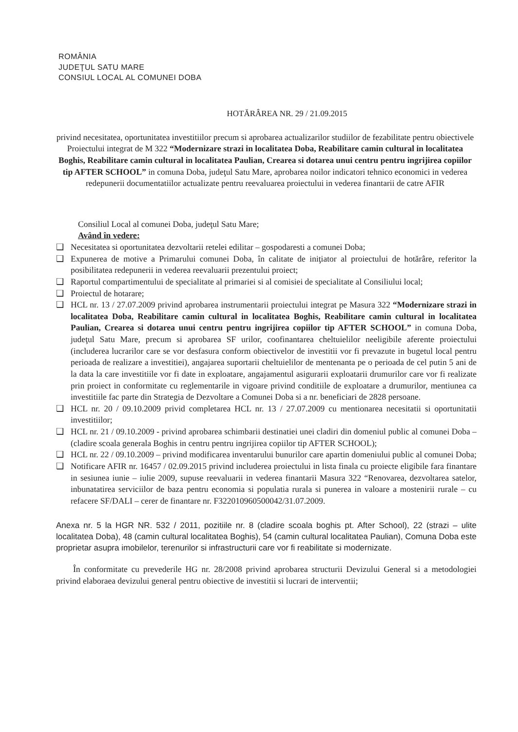ROMÂNIA
JUDEŢUL SATU MARE
CONSIUL LOCAL AL COMUNEI DOBA
HOTĂRÂREA NR. 29 / 21.09.2015
privind necesitatea, oportunitatea investitiilor precum si aprobarea actualizarilor studiilor de fezabilitate pentru obiectivele Proiectului integrat de M 322 “Modernizare strazi in localitatea Doba, Reabilitare camin cultural in localitatea Boghis, Reabilitare camin cultural in localitatea Paulian, Crearea si dotarea unui centru pentru ingrijirea copiilor tip AFTER SCHOOL” in comuna Doba, judeţul Satu Mare, aprobarea noilor indicatori tehnico economici in vederea redepunerii documentatiilor actualizate pentru reevaluarea proiectului in vederea finantarii de catre AFIR
Consiliul Local al comunei Doba, judeţul Satu Mare;
Având în vedere:
❑ Necesitatea si oportunitatea dezvoltarii retelei edilitar – gospodaresti a comunei Doba;
❑ Expunerea de motive a Primarului comunei Doba, în calitate de iniţiator al proiectului de hotărâre, referitor la posibilitatea redepunerii in vederea reevaluarii prezentului proiect;
❑ Raportul compartimentului de specialitate al primariei si al comisiei de specialitate al Consiliului local;
❑ Proiectul de hotarare;
❑ HCL nr. 13 / 27.07.2009 privind aprobarea instrumentarii proiectului integrat pe Masura 322 “Modernizare strazi in localitatea Doba, Reabilitare camin cultural in localitatea Boghis, Reabilitare camin cultural in localitatea Paulian, Crearea si dotarea unui centru pentru ingrijirea copiilor tip AFTER SCHOOL” in comuna Doba, judeţul Satu Mare, precum si aprobarea SF urilor, coofinantarea cheltuielilor neeligibile aferente proiectului (includerea lucrarilor care se vor desfasura conform obiectivelor de investitii vor fi prevazute in bugetul local pentru perioada de realizare a investitiei), angajarea suportarii cheltuielilor de mentenanta pe o perioada de cel putin 5 ani de la data la care investitiile vor fi date in exploatare, angajamentul asigurarii exploatarii drumurilor care vor fi realizate prin proiect in conformitate cu reglementarile in vigoare privind conditiile de exploatare a drumurilor, mentiunea ca investitiile fac parte din Strategia de Dezvoltare a Comunei Doba si a nr. beneficiari de 2828 persoane.
❑ HCL nr. 20 / 09.10.2009 privid completarea HCL nr. 13 / 27.07.2009 cu mentionarea necesitatii si oportunitatii investitiilor;
❑ HCL nr. 21 / 09.10.2009 - privind aprobarea schimbarii destinatiei unei cladiri din domeniul public al comunei Doba – (cladire scoala generala Boghis in centru pentru ingrijirea copiilor tip AFTER SCHOOL);
❑ HCL nr. 22 / 09.10.2009 – privind modificarea inventarului bunurilor care apartin domeniului public al comunei Doba;
❑ Notificare AFIR nr. 16457 / 02.09.2015 privind includerea proiectului in lista finala cu proiecte eligibile fara finantare in sesiunea iunie – iulie 2009, supuse reevaluarii in vederea finantarii Masura 322 “Renovarea, dezvoltarea satelor, inbunatatirea serviciilor de baza pentru economia si populatia rurala si punerea in valoare a mostenirii rurale – cu refacere SF/DALI – cerer de finantare nr. F322010960500042/31.07.2009.
Anexa nr. 5 la HGR NR. 532 / 2011, pozitiile nr. 8 (cladire scoala boghis pt. After School), 22 (strazi – ulite localitatea Doba), 48 (camin cultural localitatea Boghis), 54 (camin cultural localitatea Paulian), Comuna Doba este proprietar asupra imobilelor, terenurilor si infrastructurii care vor fi reabilitate si modernizate.
În conformitate cu prevederile HG nr. 28/2008 privind aprobarea structurii Devizului General si a metodologiei privind elaboraea devizului general pentru obiective de investitii si lucrari de interventii;